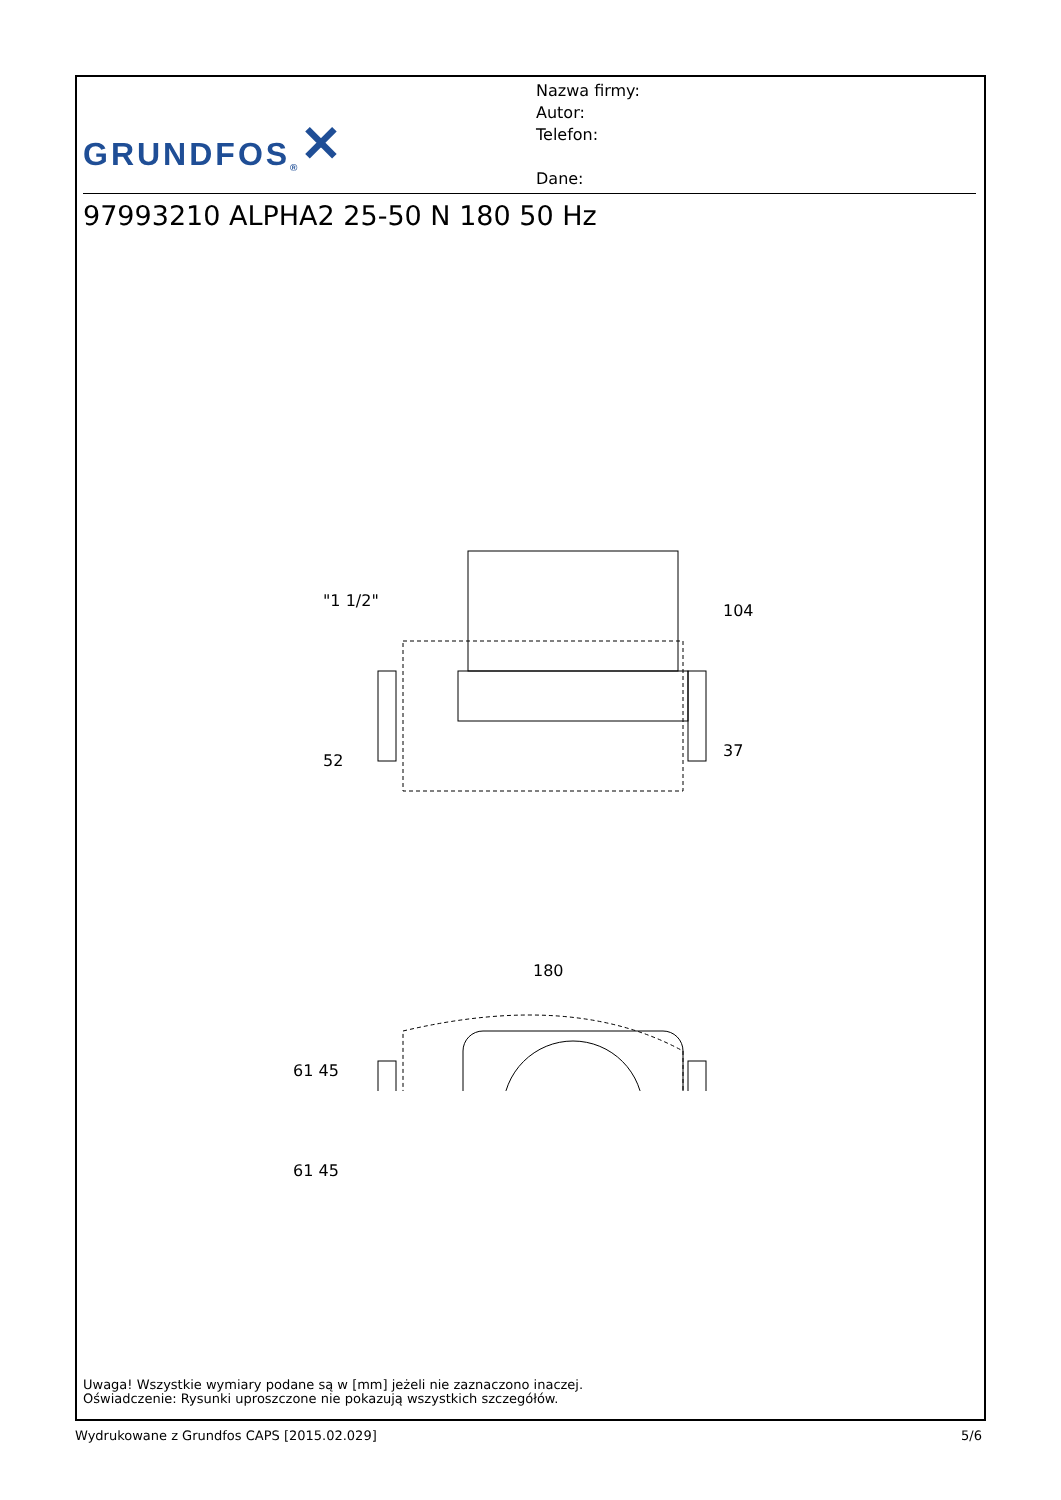GRUNDFOS ® ✕
Nazwa firmy:
Autor:
Telefon:
Dane:
97993210 ALPHA2 25-50 N 180 50 Hz
104
37
52
"1 1/2"
180
61 45
61 45
Uwaga! Wszystkie wymiary podane są w [mm] jeżeli nie zaznaczono inaczej.
Oświadczenie: Rysunki uproszczone nie pokazują wszystkich szczegółów.
Wydrukowane z Grundfos CAPS [2015.02.029] 5/6